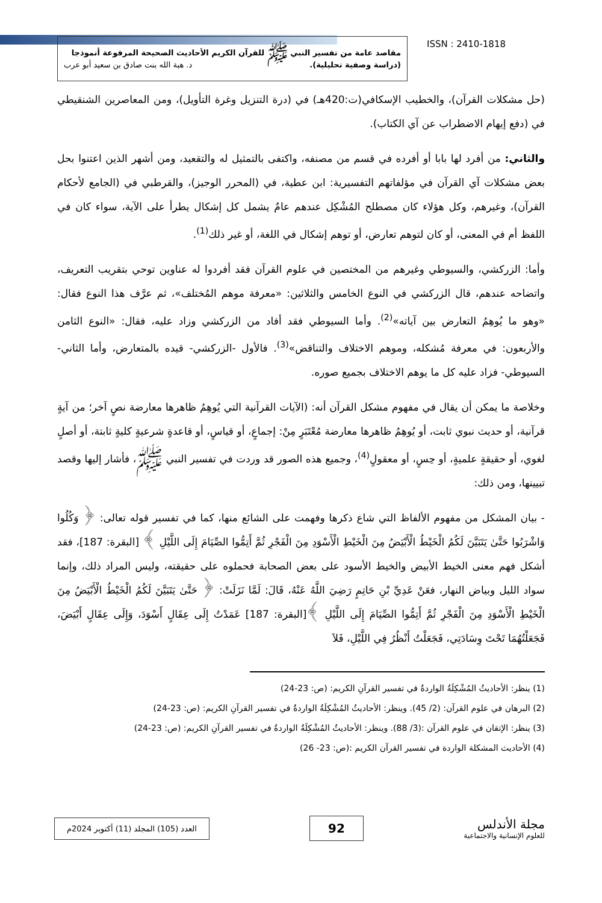مقاصد عامة من تفسير النبي ﷺ للقرآن الكريم الأحاديث الصحيحة المرفوعة أنموذجا
(دراسة وصفية تحليلية). د. هبة الله بنت صادق بن سعيد أبو عرب
ISSN : 2410-1818
(حل مشكلات القرآن)، والخطيب الإسكافي(ت:420هـ) في (درة التنزيل وغرة التأويل)، ومن المعاصرين الشنقيطي في (دفع إيهام الاضطراب عن آي الكتاب).
والثاني: من أفرد لها بابا أو أفرده في قسم من مصنفه، واكتفى بالتمثيل له والتقعيد، ومن أشهر الذين اعتنوا بحل بعض مشكلات آي القرآن في مؤلفاتهم التفسيرية: ابن عطية، في (المحرر الوجيز)، والقرطبي في (الجامع لأحكام القرآن)، وغيرهم، وكل هؤلاء كان مصطلح المُشْكِل عندهم عامٌ يشمل كل إشكال يطرأ على الآية، سواء كان في اللفظ أم في المعنى، أو كان لتوهم تعارض، أو توهم إشكال في اللغة، أو غير ذلك<sup>(1)</sup>.
وأما: الزركشي، والسيوطي وغيرهم من المختصين في علوم القرآن فقد أفردوا له عناوين توحي بتقريب التعريف، واتضاحه عندهم، قال الزركشي في النوع الخامس والثلاثين: «معرفة موهم المُختلف»، ثم عرَّف هذا النوع فقال: «وهو ما يُوهِمُ التعارض بين آياته»<sup>(2)</sup>. وأما السيوطي فقد أفاد من الزركشي وزاد عليه، فقال: «النوع الثامن والأربعون: في معرفة مُشكله، وموهم الاختلاف والتناقض»<sup>(3)</sup>. فالأول -الزركشي- قيده بالمتعارض، وأما الثاني-السيوطي- فزاد عليه كل ما يوهم الاختلاف بجميع صوره.
وخلاصة ما يمكن أن يقال في مفهوم مشكل القرآن أنه: (الآيات القرآنية التي يُوهِمُ ظاهرها معارضة نصٍ آخر؛ من آيةٍ قرآنية، أو حديث نبوي ثابت، أو يُوهِمُ ظاهرها معارضة مُعْتَبَرٍ مِنْ: إجماعٍ، أو قياسٍ، أو قاعدةٍ شرعيةٍ كليةٍ ثابتة، أو أصلٍ لغوي، أو حقيقةٍ علميةٍ، أو حِسٍ، أو معقولٍ<sup>(4)</sup>، وجميع هذه الصور قد وردت في تفسير النبي ﷺ، فأشار إليها وقصد تبيينها، ومن ذلك:
- بيان المشكل من مفهوم الألفاظ التي شاع ذكرها وفهمت على الشائع منها، كما في تفسير قوله تعالى: ﴿ وَكُلُوا وَاشْرَبُوا حَتَّىٰ يَتَبَيَّنَ لَكُمُ الْخَيْطُ الْأَبْيَضُ مِنَ الْخَيْطِ الْأَسْوَدِ مِنَ الْفَجْرِ ثُمَّ أَتِمُّوا الصِّيَامَ إِلَى اللَّيْلِ ﴾ [البقرة: 187]، فقد أشكل فهم معنى الخيط الأبيض والخيط الأسود على بعض الصحابة فحملوه على حقيقته، وليس المراد ذلك، وإنما سواد الليل وبياض النهار، فعَنْ عَدِيِّ بْنِ حَاتِمٍ رَضِيَ اللَّهُ عَنْهُ، قَالَ: لَمَّا نَزَلَتْ: ﴿ حَتَّىٰ يَتَبَيَّنَ لَكُمُ الْخَيْطُ الْأَبْيَضُ مِنَ الْخَيْطِ الْأَسْوَدِ مِنَ الْفَجْرِ ثُمَّ أَتِمُّوا الصِّيَامَ إِلَى اللَّيْلِ ﴾[البقرة: 187] عَمَدْتُ إِلَى عِقَالٍ أَسْوَدَ، وَإِلَى عِقَالٍ أَبْيَضَ، فَجَعَلْتُهُمَا تَحْتَ وِسَادَتِي، فَجَعَلْتُ أَنْظُرُ فِي اللَّيْلِ، فَلاَ
(1) ينظر: الأحاديثُ المُشْكِلَةُ الواردةُ في تفسير القرآنِ الكريم: (ص: 23-24)
(2) البرهان في علوم القرآن: (2/ 45). وينظر: الأحاديثُ المُشْكِلَةُ الواردةُ في تفسير القرآنِ الكريم: (ص: 23-24)
(3) ينظر: الإتقان في علوم القرآن :(3/ 88). وينظر: الأحاديثُ المُشْكِلَةُ الواردةُ في تفسير القرآنِ الكريم: (ص: 23-24)
(4) الأحاديث المشكلة الواردة في تفسير القرآن الكريم :(ص: 23- 26)
مجلة الأندلس
للعلوم الإنسانية والاجتماعية
92
العدد (105) المجلد (11) أكتوبر 2024م